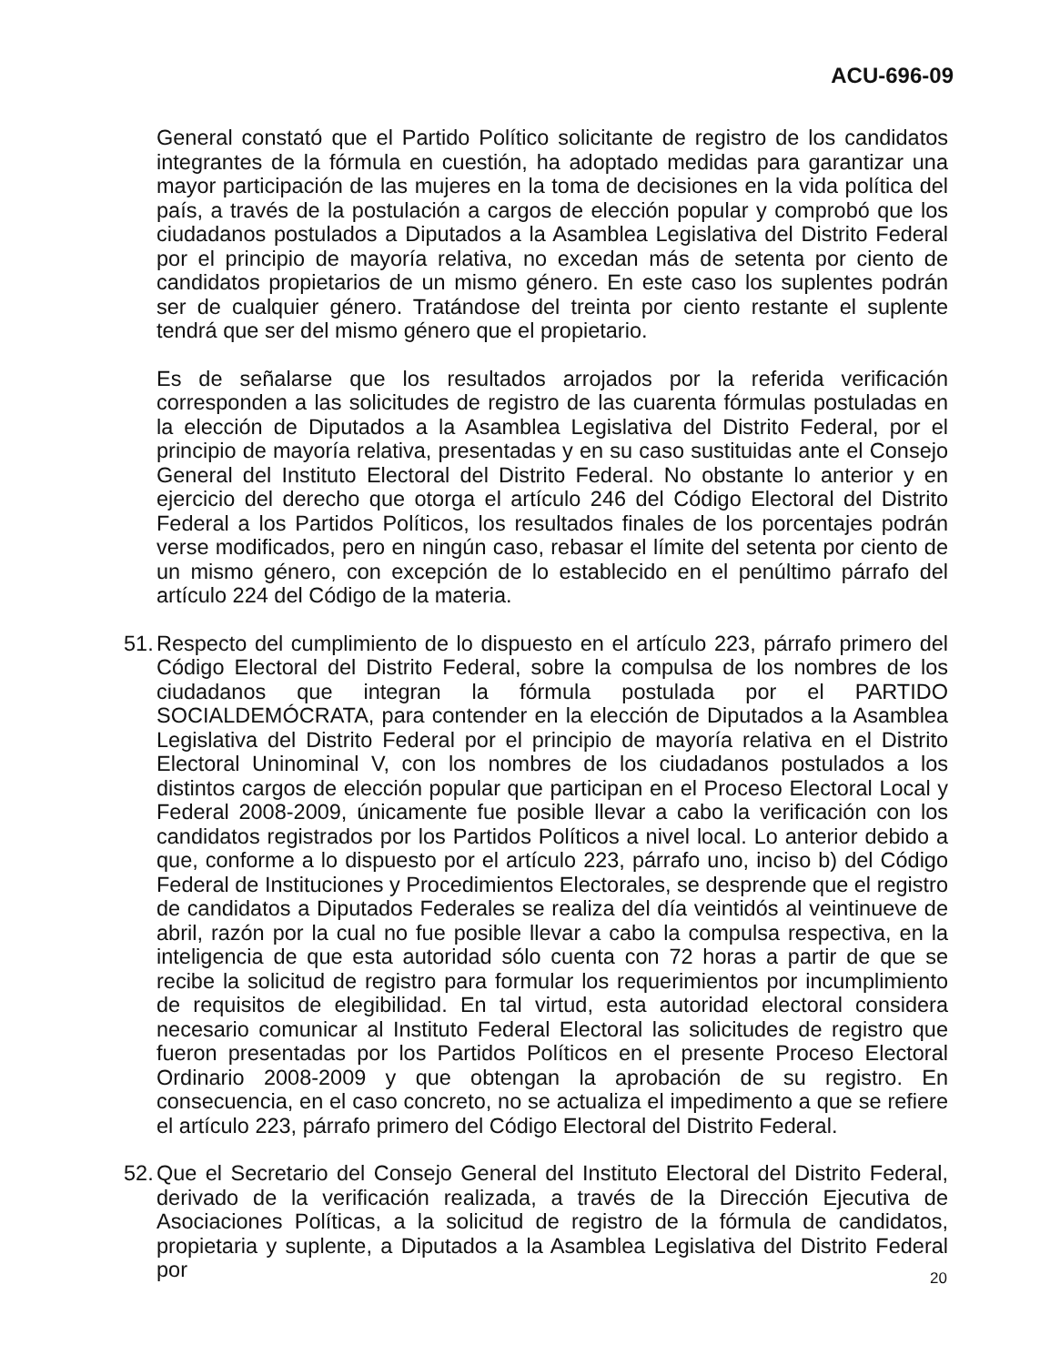ACU-696-09
General constató que el Partido Político solicitante de registro de los candidatos integrantes de la fórmula en cuestión, ha adoptado medidas para garantizar una mayor participación de las mujeres en la toma de decisiones en la vida política del país, a través de la postulación a cargos de elección popular y comprobó que los ciudadanos postulados a Diputados a la Asamblea Legislativa del Distrito Federal por el principio de mayoría relativa, no excedan más de setenta por ciento de candidatos propietarios de un mismo género. En este caso los suplentes podrán ser de cualquier género. Tratándose del treinta por ciento restante el suplente tendrá que ser del mismo género que el propietario.
Es de señalarse que los resultados arrojados por la referida verificación corresponden a las solicitudes de registro de las cuarenta fórmulas postuladas en la elección de Diputados a la Asamblea Legislativa del Distrito Federal, por el principio de mayoría relativa, presentadas y en su caso sustituidas ante el Consejo General del Instituto Electoral del Distrito Federal. No obstante lo anterior y en ejercicio del derecho que otorga el artículo 246 del Código Electoral del Distrito Federal a los Partidos Políticos, los resultados finales de los porcentajes podrán verse modificados, pero en ningún caso, rebasar el límite del setenta por ciento de un mismo género, con excepción de lo establecido en el penúltimo párrafo del artículo 224 del Código de la materia.
51.
Respecto del cumplimiento de lo dispuesto en el artículo 223, párrafo primero del Código Electoral del Distrito Federal, sobre la compulsa de los nombres de los ciudadanos que integran la fórmula postulada por el PARTIDO SOCIALDEMÓCRATA, para contender en la elección de Diputados a la Asamblea Legislativa del Distrito Federal por el principio de mayoría relativa en el Distrito Electoral Uninominal V, con los nombres de los ciudadanos postulados a los distintos cargos de elección popular que participan en el Proceso Electoral Local y Federal 2008-2009, únicamente fue posible llevar a cabo la verificación con los candidatos registrados por los Partidos Políticos a nivel local. Lo anterior debido a que, conforme a lo dispuesto por el artículo 223, párrafo uno, inciso b) del Código Federal de Instituciones y Procedimientos Electorales, se desprende que el registro de candidatos a Diputados Federales se realiza del día veintidós al veintinueve de abril, razón por la cual no fue posible llevar a cabo la compulsa respectiva, en la inteligencia de que esta autoridad sólo cuenta con 72 horas a partir de que se recibe la solicitud de registro para formular los requerimientos por incumplimiento de requisitos de elegibilidad. En tal virtud, esta autoridad electoral considera necesario comunicar al Instituto Federal Electoral las solicitudes de registro que fueron presentadas por los Partidos Políticos en el presente Proceso Electoral Ordinario 2008-2009 y que obtengan la aprobación de su registro. En consecuencia, en el caso concreto, no se actualiza el impedimento a que se refiere el artículo 223, párrafo primero del Código Electoral del Distrito Federal.
52.
Que el Secretario del Consejo General del Instituto Electoral del Distrito Federal, derivado de la verificación realizada, a través de la Dirección Ejecutiva de Asociaciones Políticas, a la solicitud de registro de la fórmula de candidatos, propietaria y suplente, a Diputados a la Asamblea Legislativa del Distrito Federal por
20